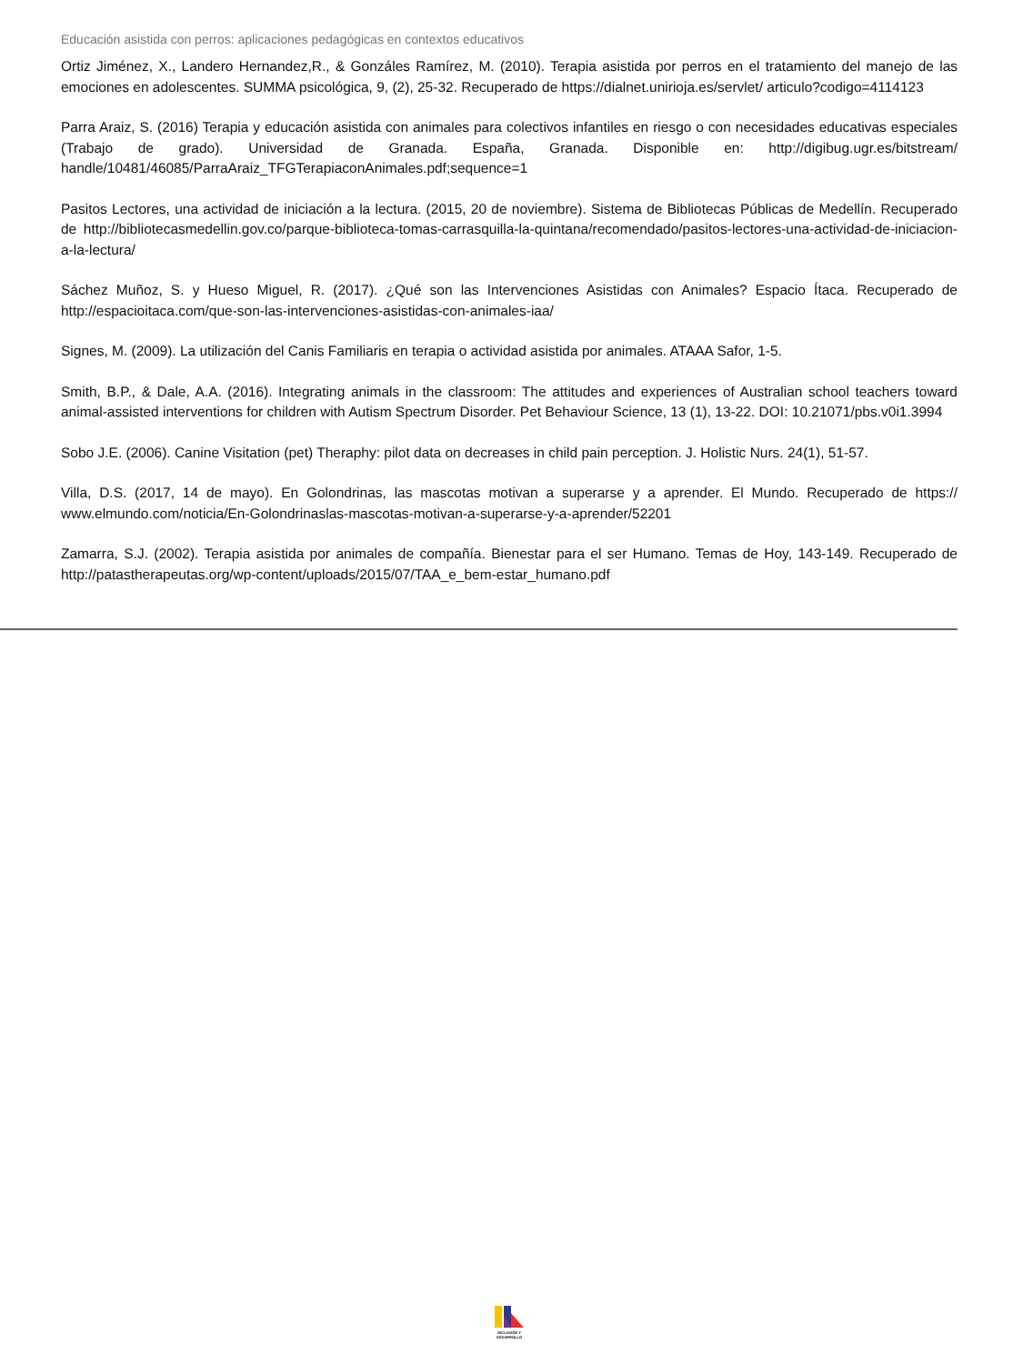Educación asistida con perros: aplicaciones pedagógicas en contextos educativos
Ortiz Jiménez, X., Landero Hernandez,R., & Gonzáles Ramírez, M. (2010). Terapia asistida por perros en el tratamiento del manejo de las emociones en adolescentes. SUMMA psicológica, 9, (2), 25-32. Recuperado de https://dialnet.unirioja.es/servlet/ articulo?codigo=4114123
Parra Araiz, S. (2016) Terapia y educación asistida con animales para colectivos infantiles en riesgo o con necesidades educativas especiales (Trabajo de grado). Universidad de Granada. España, Granada. Disponible en: http://digibug.ugr.es/bitstream/ handle/10481/46085/ParraAraiz_TFGTerapiaconAnimales.pdf;sequence=1
Pasitos Lectores, una actividad de iniciación a la lectura. (2015, 20 de noviembre). Sistema de Bibliotecas Públicas de Medellín. Recuperado de http://bibliotecasmedellin.gov.co/parque-biblioteca-tomas-carrasquilla-la-quintana/recomendado/pasitos-lectores-una-actividad-de-iniciacion-a-la-lectura/
Sáchez Muñoz, S. y Hueso Miguel, R. (2017). ¿Qué son las Intervenciones Asistidas con Animales? Espacio Ítaca. Recuperado de http://espacioitaca.com/que-son-las-intervenciones-asistidas-con-animales-iaa/
Signes, M. (2009). La utilización del Canis Familiaris en terapia o actividad asistida por animales. ATAAA Safor, 1-5.
Smith, B.P., & Dale, A.A. (2016). Integrating animals in the classroom: The attitudes and experiences of Australian school teachers toward animal-assisted interventions for children with Autism Spectrum Disorder. Pet Behaviour Science, 13 (1), 13-22. DOI: 10.21071/pbs.v0i1.3994
Sobo J.E. (2006). Canine Visitation (pet) Theraphy: pilot data on decreases in child pain perception. J. Holistic Nurs. 24(1), 51-57.
Villa, D.S. (2017, 14 de mayo). En Golondrinas, las mascotas motivan a superarse y a aprender. El Mundo. Recuperado de https:// www.elmundo.com/noticia/En-Golondrinaslas-mascotas-motivan-a-superarse-y-a-aprender/52201
Zamarra, S.J. (2002). Terapia asistida por animales de compañía. Bienestar para el ser Humano. Temas de Hoy, 143-149. Recuperado de http://patastherapeutas.org/wp-content/uploads/2015/07/TAA_e_bem-estar_humano.pdf
INCLUSIÓN Y DESARROLLO